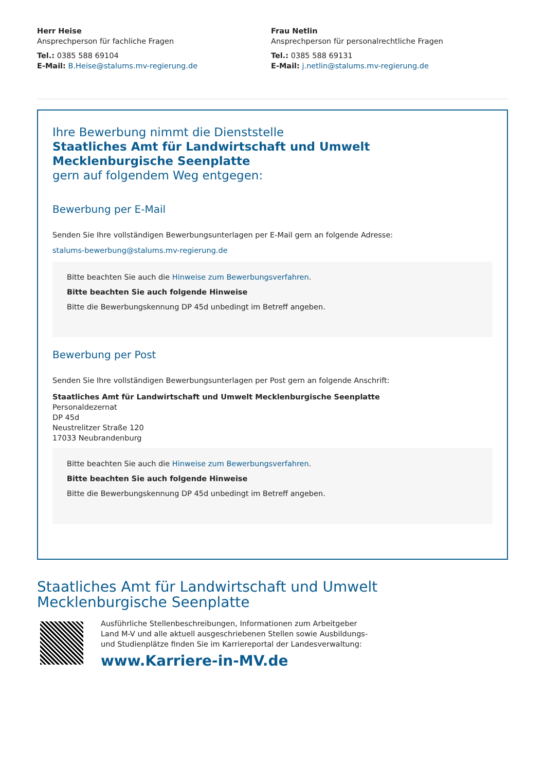Herr Heise
Ansprechperson für fachliche Fragen
Tel.: 0385 588 69104
E-Mail: B.Heise@stalums.mv-regierung.de
Frau Netlin
Ansprechperson für personalrechtliche Fragen
Tel.: 0385 588 69131
E-Mail: j.netlin@stalums.mv-regierung.de
Ihre Bewerbung nimmt die Dienststelle
Staatliches Amt für Landwirtschaft und Umwelt Mecklenburgische Seenplatte
gern auf folgendem Weg entgegen:
Bewerbung per E-Mail
Senden Sie Ihre vollständigen Bewerbungsunterlagen per E-Mail gern an folgende Adresse:
stalums-bewerbung@stalums.mv-regierung.de
Bitte beachten Sie auch die Hinweise zum Bewerbungsverfahren.
Bitte beachten Sie auch folgende Hinweise
Bitte die Bewerbungskennung DP 45d unbedingt im Betreff angeben.
Bewerbung per Post
Senden Sie Ihre vollständigen Bewerbungsunterlagen per Post gern an folgende Anschrift:
Staatliches Amt für Landwirtschaft und Umwelt Mecklenburgische Seenplatte
Personaldezernat
DP 45d
Neustrelitzer Straße 120
17033 Neubrandenburg
Bitte beachten Sie auch die Hinweise zum Bewerbungsverfahren.
Bitte beachten Sie auch folgende Hinweise
Bitte die Bewerbungskennung DP 45d unbedingt im Betreff angeben.
Staatliches Amt für Landwirtschaft und Umwelt
Mecklenburgische Seenplatte
Ausführliche Stellenbeschreibungen, Informationen zum Arbeitgeber
Land M-V und alle aktuell ausgeschriebenen Stellen sowie Ausbildungs-
und Studienplätze finden Sie im Karriereportal der Landesverwaltung:
www.Karriere-in-MV.de